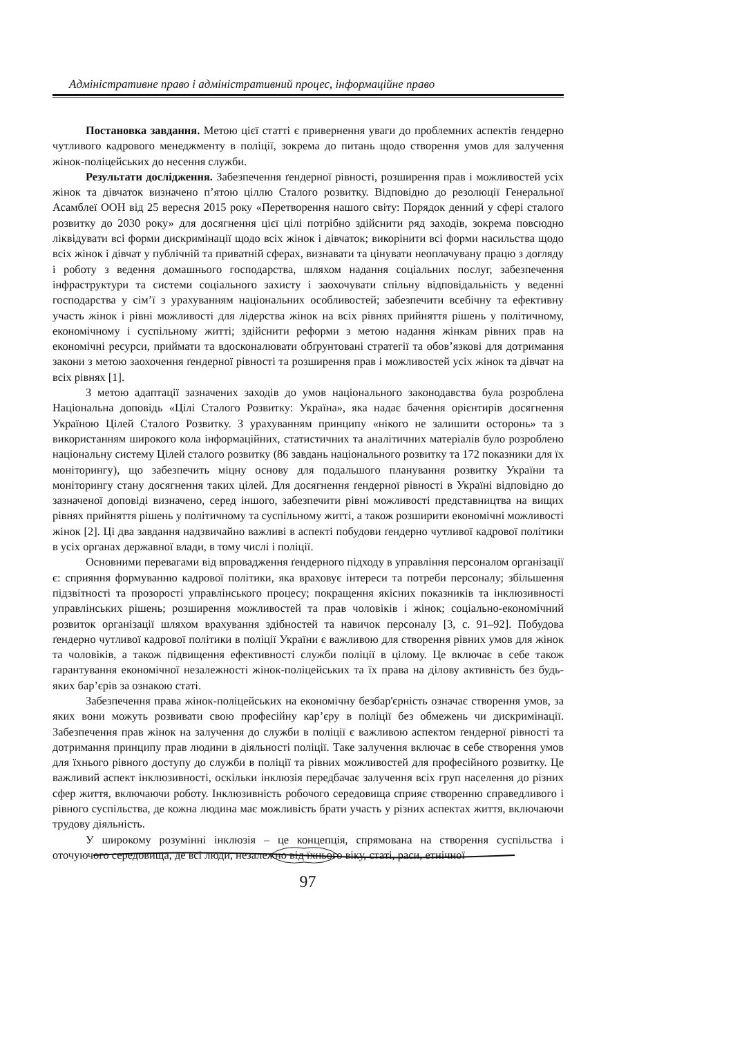Адміністративне право і адміністративний процес, інформаційне право
Постановка завдання. Метою цієї статті є привернення уваги до проблемних аспектів ґендерно чутливого кадрового менеджменту в поліції, зокрема до питань щодо створення умов для залучення жінок-поліцейських до несення служби.
Результати дослідження. Забезпечення ґендерної рівності, розширення прав і можливостей усіх жінок та дівчаток визначено п’ятою ціллю Сталого розвитку. Відповідно до резолюції Генеральної Асамблеї ООН від 25 вересня 2015 року «Перетворення нашого світу: Порядок денний у сфері сталого розвитку до 2030 року» для досягнення цієї цілі потрібно здійснити ряд заходів, зокрема повсюдно ліквідувати всі форми дискримінації щодо всіх жінок і дівчаток; викорінити всі форми насильства щодо всіх жінок і дівчат у публічній та приватній сферах, визнавати та цінувати неоплачувану працю з догляду і роботу з ведення домашнього господарства, шляхом надання соціальних послуг, забезпечення інфраструктури та системи соціального захисту і заохочувати спільну відповідальність у веденні господарства у сім’ї з урахуванням національних особливостей; забезпечити всебічну та ефективну участь жінок і рівні можливості для лідерства жінок на всіх рівнях прийняття рішень у політичному, економічному і суспільному житті; здійснити реформи з метою надання жінкам рівних прав на економічні ресурси, приймати та вдосконалювати обґрунтовані стратегії та обов’язкові для дотримання закони з метою заохочення ґендерної рівності та розширення прав і можливостей усіх жінок та дівчат на всіх рівнях [1].
З метою адаптації зазначених заходів до умов національного законодавства була розроблена Національна доповідь «Цілі Сталого Розвитку: Україна», яка надає бачення орієнтирів досягнення Україною Цілей Сталого Розвитку. З урахуванням принципу «нікого не залишити осторонь» та з використанням широкого кола інформаційних, статистичних та аналітичних матеріалів було розроблено національну систему Цілей сталого розвитку (86 завдань національного розвитку та 172 показники для їх моніторингу), що забезпечить міцну основу для подальшого планування розвитку України та моніторингу стану досягнення таких цілей. Для досягнення ґендерної рівності в Україні відповідно до зазначеної доповіді визначено, серед іншого, забезпечити рівні можливості представництва на вищих рівнях прийняття рішень у політичному та суспільному житті, а також розширити економічні можливості жінок [2]. Ці два завдання надзвичайно важливі в аспекті побудови ґендерно чутливої кадрової політики в усіх органах державної влади, в тому числі і поліції.
Основними перевагами від впровадження ґендерного підходу в управління персоналом організації є: сприяння формуванню кадрової політики, яка враховує інтереси та потреби персоналу; збільшення підзвітності та прозорості управлінського процесу; покращення якісних показників та інклюзивності управлінських рішень; розширення можливостей та прав чоловіків і жінок; соціально-економічний розвиток організації шляхом врахування здібностей та навичок персоналу [3, с. 91–92]. Побудова ґендерно чутливої кадрової політики в поліції України є важливою для створення рівних умов для жінок та чоловіків, а також підвищення ефективності служби поліції в цілому. Це включає в себе також гарантування економічної незалежності жінок-поліцейських та їх права на ділову активність без будь-яких бар’єрів за ознакою статі.
Забезпечення права жінок-поліцейських на економічну безбар'єрність означає створення умов, за яких вони можуть розвивати свою професійну кар’єру в поліції без обмежень чи дискримінації. Забезпечення прав жінок на залучення до служби в поліції є важливою аспектом ґендерної рівності та дотримання принципу прав людини в діяльності поліції. Таке залучення включає в себе створення умов для їхнього рівного доступу до служби в поліції та рівних можливостей для професійного розвитку. Це важливий аспект інклюзивності, оскільки інклюзія передбачає залучення всіх груп населення до різних сфер життя, включаючи роботу. Інклюзивність робочого середовища сприяє створенню справедливого і рівного суспільства, де кожна людина має можливість брати участь у різних аспектах життя, включаючи трудову діяльність.
У широкому розумінні інклюзія – це концепція, спрямована на створення суспільства і оточуючого середовища, де всі люди, незалежно від їхнього віку, статі, раси, етнічної
97